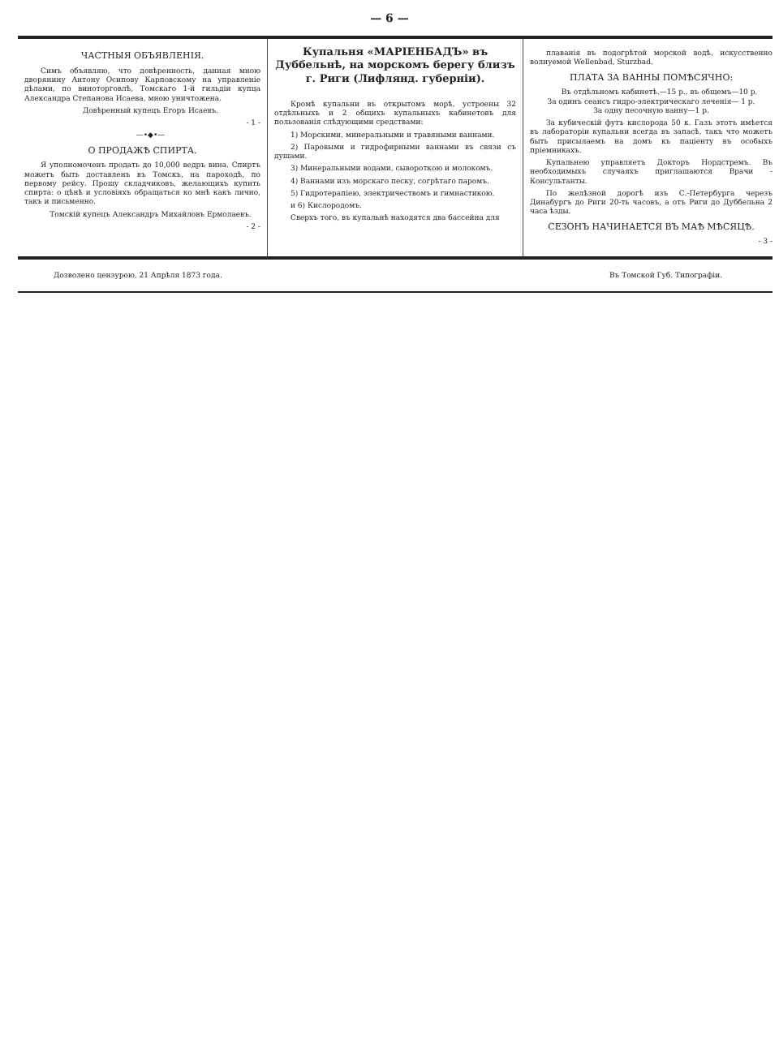— 6 —
ЧАСТНЫЯ ОБЪЯВЛЕНІЯ.
Симъ объявляю, что довѣренность, данная мною дворянину Антону Осипову Карповскому на управленіе дѣлами, по виноторговлѣ, Томскаго 1-й гильдіи купца Александра Степанова Исаева, мною уничтожена.
Довѣренный купецъ Егоръ Исаевъ.
- 1 -
—•◆•—
О ПРОДАЖѢ СПИРТА.
Я уполномоченъ продать до 10,000 ведръ вина. Спиртъ можетъ быть доставленъ въ Томскъ, на пароходѣ, по первому рейсу. Прошу складчиковъ, желающихъ купить спирта: о цѣнѣ и условіяхъ обращаться ко мнѣ какъ лично, такъ и письменно.
Томскій купецъ Александръ Михайловъ Ермолаевъ.
- 2 -
Купальня «МАРІЕНБАДЪ» въ Дуббельнѣ, на морскомъ берегу близъ г. Риги (Лифлянд. губерніи).
Кромѣ купальни въ открытомъ морѣ, устроены 32 отдѣльныхъ и 2 общихъ купальныхъ кабинетовъ для пользованія слѣдующими средствами:
1) Морскими, минеральными и травяными ваннами.
2) Паровыми и гидрофирными ваннами въ связи съ душами.
3) Минеральными водами, сывороткою и молокомъ.
4) Ваннами изъ морскаго песку, согрѣтаго паромъ.
5) Гидротерапіею, электричествомъ и гимнастикою.
и 6) Кислородомъ.
Сверхъ того, въ купальнѣ находятся два бассейна для
плаванія въ подогрѣтой морской водѣ, искусственно волнуемой Wellenbad, Sturzbad.
ПЛАТА ЗА ВАННЫ ПОМѢСЯЧНО:
Въ отдѣльномъ кабинетѣ.—15 р., въ общемъ—10 р.
За одинъ сеансъ гидро-электрическаго леченія— 1 р.
За одну песочную ванну—1 р.
За кубическій футъ кислорода 50 к. Газъ этотъ имѣется въ лабораторіи купальни всегда въ запасѣ, такъ что можетъ быть присылаемъ на домъ къ паціенту въ особыхъ пріемникахъ.
Купальнею управляетъ Докторъ Нордстремъ. Въ необходимыхъ случаяхъ приглашаются Врачи - Консультанты.
По желѣзной дорогѣ изъ С.-Петербурга черезъ Динабургъ до Риги 20-ть часовъ, а отъ Риги до Дуббельна 2 часа ѣзды.
СЕЗОНЪ НАЧИНАЕТСЯ ВЪ МАѢ МѢСЯЦѢ.
- 3 -
Дозволено цензурою, 21 Апрѣля 1873 года. Въ Томской Губ. Типографіи.